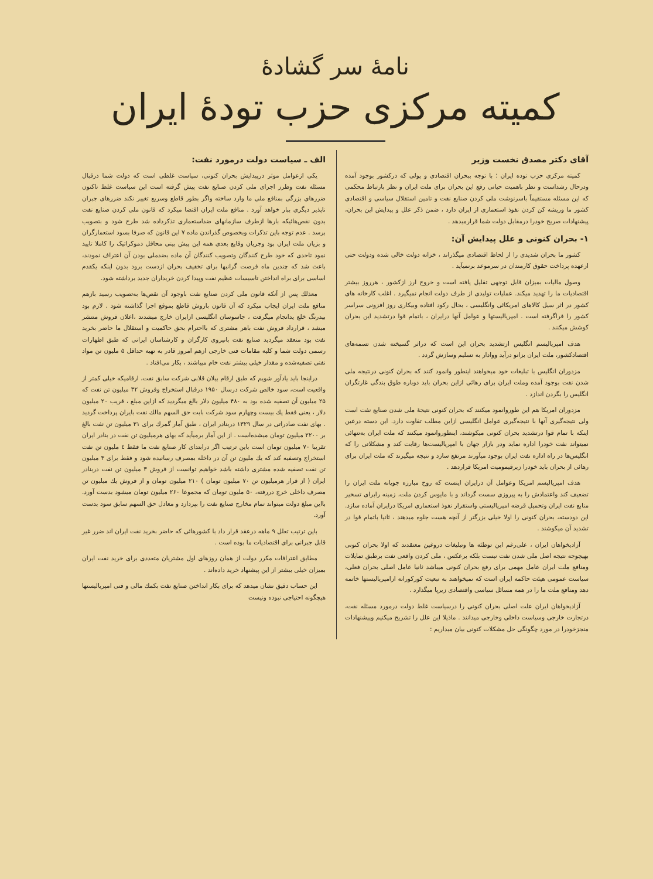نامهٔ سر گشادهٔ
کمیته مرکزی حزب تودهٔ ایران
آقای دکتر مصدق نخست وزیر
کمیته مرکزی حزب توده ایران ؛ با توجه ببحران اقتصادی و پولی که درکشور بوجود آمده ودرحال رشداست و نظر باهمیت حیاتی رفع این بحران برای ملت ایران و نظر بارتباط محکمی که این مسئله مستقیماً باسرنوشت ملی کردن صنایع نفت و تامین استقلال سیاسی و اقتصادی کشور ما وریشه کن کردن نفوذ استعماری از ایران دارد ، ضمن ذکر علل و پیدایش این بحران، پیشنهادات صریح خودرا درمقابل دولت شما قرارمیدهد .
۱- بحران کنونی و علل پیدایش آن:
کشور ما بحران شدیدی را از لحاظ اقتصادی میگذراند ، خزانه دولت خالی شده ودولت حتی ازعهده پرداخت حقوق کارمندان در سرموعد برنمیآید .
وصول مالیات بمیزان قابل توجهی تقلیل یافته است و خروج ارز ازکشور ، هرروز بیشتر اقتصادیات ما را تهدید میکند. عملیات تولیدی از طرف دولت انجام نمیگیرد . اغلب کارخانه های کشور در اثر سیل کالاهای امریکائی وانگلیسی ، بحال رکود افتاده وبیکاری روز افزونی سراسر کشور را فراگرفته است . امپریالیستها و عوامل آنها درایران ، باتمام قوا درتشدید این بحران کوشش میکنند .
هدف امپریالیسم انگلیس ازتشدید بحران این است که دراثر گسیخته شدن تسمه‌های اقتصادکشور، ملت ایران بزانو درآید ووادار به تسلیم وسازش گردد .
مزدوران انگلیس با تبلیغات خود میخواهند اینطور وانمود کنند که بحران کنونی درنتیجه ملی شدن نفت بوجود آمده وملت ایران برای رهائی ازاین بحران باید دوباره طوق بندگی غارتگران انگلیس را بگردن اندازد .
مزدوران امریکا هم این طوروانمود میکنند که بحران کنونی نتیجهٔ ملی شدن صنایع نفت است ولی نتیجه‌گیری آنها با نتیجه‌گیری عوامل انگلیسی ازاین مطلب تفاوت دارد. این دسته درعین اینکه با تمام قوا درتشدید بحران کنونی میکوشند، اینطوروانمود میکنند که ملت ایران به‌تنهائی نمیتواند نفت خودرا اداره نماید ودر بازار جهان با امپریالیست‌ها رقابت کند و مشکلاتی را که انگلیس‌ها در راه اداره نفت ایران بوجود میآورند مرتفع سازد و نتیجه میگیرند که ملت ایران برای رهائی از بحران باید خودرا زیرقیمومیت امریکا قراردهد .
هدف امپریالیسم امریکا وعوامل آن درایران اینست که روح مبارزه جویانه ملت ایران را تضعیف کند واعتمادش را به پیروزی سست گرداند و با مایوس کردن ملت، زمینه رابرای تسخیر منابع نفت ایران وتحمیل قرضه امپریالیستی واستقرار نفوذ استعماری امریکا درایران آماده سازد. این دودسته، بحران کنونی را اولا خیلی بزرگتر از آنچه هست جلوه میدهند ، ثانیا باتمام قوا در تشدید آن میکوشند .
آزادیخواهان ایران ، علی‌رغم این توطئه ها وتبلیغات دروغین معتقدند که اولا بحران کنونی بهیچوجه نتیجه اصل ملی شدن نفت نیست بلکه برعکس ، ملی کردن واقعی نفت برطبق تمایلات ومنافع ملت ایران عامل مهمی برای رفع بحران کنونی میباشد ثانیا عامل اصلی بحران فعلی، سیاست عمومی هیئت حاکمه ایران است که نمیخواهند به تبعیت کورکورانه ازامپریالیستها خاتمه دهد ومنافع ملت ما را در همه مسائل سیاسی واقتصادی زیرپا میگذارد .
آزادیخواهان ایران علت اصلی بحران کنونی را درسیاست غلط دولت درمورد مسئله نفت، درتجارت خارجی وسیاست داخلی وخارجی میدانند . ماذیلا این علل را تشریح میکنیم وپیشنهادات منجزخودرا در مورد چگونگی حل مشکلات کنونی بیان میداریم :
الف ـ سیاست دولت درمورد نفت:
یکی ازعوامل موثر درپیدایش بحران کنونی، سیاست غلطی است که دولت شما درقبال مسئله نفت وطرز اجرای ملی کردن صنایع نفت پیش گرفته است این سیاست غلط تاکنون ضررهای بزرگی بمنافع ملی ما وارد ساخته واگر بطور قاطع وسریع تغییر نکند ضررهای جبران ناپذیر دیگری ببار خواهد آورد . منافع ملت ایران اقتضا میکرد که قانون ملی کردن صنایع نفت بدون نقص‌هائیکه بارها ازطرف سازمانهای ضداستعماری تذکرداده شد طرح شود و بتصویب برسد . عدم توجه باین تذکرات وبخصوص گذراندن ماده ۷ این قانون که صرفا بسود استعمارگران و بزیان ملت ایران بود وجریان وقایع بعدی همه این پیش بینی محافل دموکراتیک را کاملا تایید نمود تاحدی که خود طرح کنندگان وتصویب کنندگان آن ماده بضدملی بودن آن اعتراف نمودند، باعث شد که چندین ماه فرصت گرانبها برای تخفیف بحران ازدست برود بدون اینکه یکقدم اساسی برای براه انداختن تاسیسات عظیم نفت وپیدا کردن خریداران جدید برداشته شود.
معذلك پس از آنکه قانون ملی کردن صنایع نفت باوجود آن نقص‌ها به‌تصویب رسید بازهم منافع ملت ایران ایجاب میکرد که آن قانون باروش قاطع بموقع اجرا گذاشته شود . لازم بود بیدرنگ خلع یدانجام میگرفت ، جاسوسان انگلیسی ازایران خارج میشدند ،اعلان فروش منتشر میشد ، قرارداد فروش نفت باهر مشتری که بااحترام بحق حاکمیت و استقلال ما حاضر بخرید نفت بود منعقد میگردید صنایع نفت بانیروی کارگران و کارشناسان ایرانی که طبق اظهارات رسمی دولت شما و کلیه مقامات فنی خارجی ازهم امروز قادر به تهیه حداقل ۵ ملیون تن مواد نفتی تصفیه‌شده و مقدار خیلی بیشتر نفت خام میباشند ، بکار می‌افتاد .
دراینجا باید یادآور شویم که طبق ارقام بیلان قلابی شرکت سابق نفت، ارقامیکه خیلی کمتر از واقعیت است، سود خالص شرکت درسال ۱۹۵۰ درقبال استخراج وفروش ۳۲ میلیون تن نفت که ۲۵ میلیون آن تصفیه شده بود به ۴۸۰ میلیون دلار بالغ میگردید که ازاین مبلغ ، قریب ۲۰ میلیون دلار ، یعنی فقط یك بیست وچهارم سود شرکت بابت حق السهم مالك نفت بایران پرداخت گردید . بهای نفت صادراتی در سال ۱۳۲۹ دربنادر ایران ، طبق آمار گمرك برای ۳۱ میلیون تن نفت بالغ بر ۲۲۰۰ میلیون تومان میشده‌است . از این آمار برمیآید که بهای هرمیلیون تن نفت در بنادر ایران تقریبا ۷۰ میلیون تومان است باین ترتیب اگر درابتدای کار صنایع نفت ما فقط ٤ ملیون تن نفت استخراج وتصفیه کند که یك ملیون تن آن در داخله بمصرف رسانیده شود و فقط برای ۳ میلیون تن نفت تصفیه شده مشتری داشته باشد خواهیم توانست از فروش ۳ میلیون تن نفت دربنادر ایران ( از قرار هرمیلیون تن ۷۰ میلیون تومان ) ۲۱۰ میلیون تومان و از فروش یك میلیون تن مصرف داخلی خرج دررفته، ۵۰ ملیون تومان که مجموعا ۲۶۰ میلیون تومان میشود بدست آورد. بااین مبلغ دولت میتواند تمام مخارج صنایع نفت را بپردازد و معادل حق السهم سابق سود بدست آورد.
باین ترتیب تعلل ۹ ماهه درعقد قرار داد با کشورهائی که حاضر بخرید نفت ایران اند ضرر غیر قابل جبرانی برای اقتصادیات ما بوده است .
مطابق اعترافات مکرر دولت از همان روزهای اول مشتریان متعددی برای خرید نفت ایران بمیزان خیلی بیشتر از این پیشنهاد خرید داده‌اند .
این حساب دقیق نشان میدهد که برای بکار انداختن صنایع نفت بکمك مالی و فنی امپریالیستها هیچگونه احتیاجی نبوده ونیست